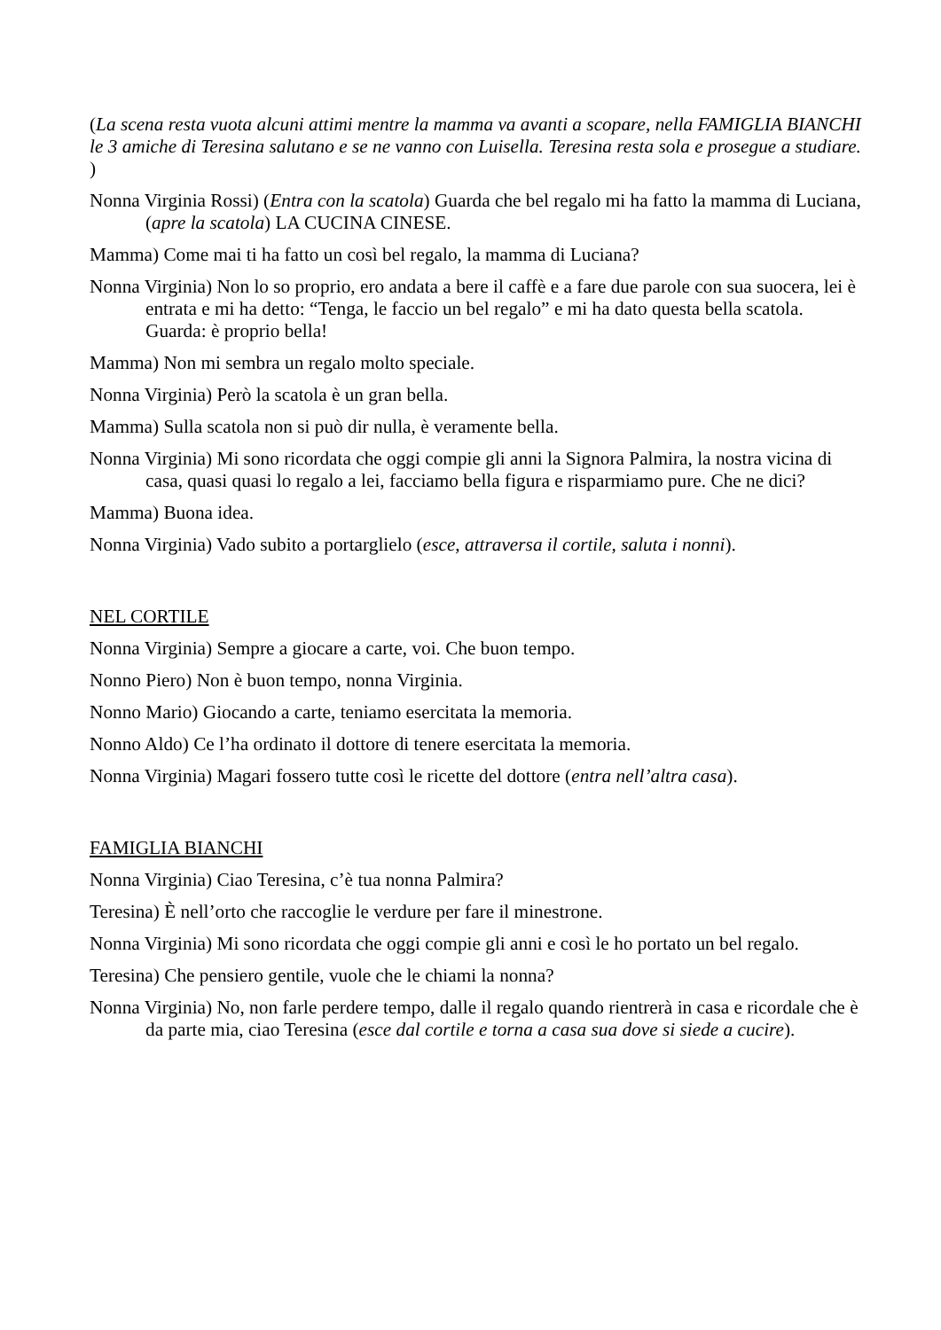(La scena resta vuota alcuni attimi mentre la mamma va avanti a scopare, nella FAMIGLIA BIANCHI le 3 amiche di Teresina salutano e se ne vanno con Luisella. Teresina resta sola e prosegue a studiare. )
Nonna Virginia Rossi) (Entra con la scatola) Guarda che bel regalo mi ha fatto la mamma di Luciana, (apre la scatola) LA CUCINA CINESE.
Mamma) Come mai ti ha fatto un così bel regalo, la mamma di Luciana?
Nonna Virginia) Non lo so proprio, ero andata a bere il caffè e a fare due parole con sua suocera, lei è entrata e mi ha detto: “Tenga, le faccio un bel regalo” e mi ha dato questa bella scatola. Guarda: è proprio bella!
Mamma) Non mi sembra un regalo molto speciale.
Nonna Virginia) Però la scatola è un gran bella.
Mamma) Sulla scatola non si può dir nulla, è veramente bella.
Nonna Virginia) Mi sono ricordata che oggi compie gli anni la Signora Palmira, la nostra vicina di casa, quasi quasi lo regalo a lei, facciamo bella figura e risparmiamo pure. Che ne dici?
Mamma) Buona idea.
Nonna Virginia) Vado subito a portarglielo (esce, attraversa il cortile, saluta i nonni).
NEL CORTILE
Nonna Virginia) Sempre a giocare a carte, voi. Che buon tempo.
Nonno Piero) Non è buon tempo, nonna Virginia.
Nonno Mario) Giocando a carte, teniamo esercitata la memoria.
Nonno Aldo) Ce l’ha ordinato il dottore di tenere esercitata la memoria.
Nonna Virginia) Magari fossero tutte così le ricette del dottore (entra nell’altra casa).
FAMIGLIA BIANCHI
Nonna Virginia) Ciao Teresina, c’è tua nonna Palmira?
Teresina) È nell’orto che raccoglie le verdure per fare il minestrone.
Nonna Virginia) Mi sono ricordata che oggi compie gli anni e così le ho portato un bel regalo.
Teresina) Che pensiero gentile, vuole che le chiami la nonna?
Nonna Virginia) No, non farle perdere tempo, dalle il regalo quando rientrerà in casa e ricordale che è da parte mia, ciao Teresina (esce dal cortile e torna a casa sua dove si siede a cucire).